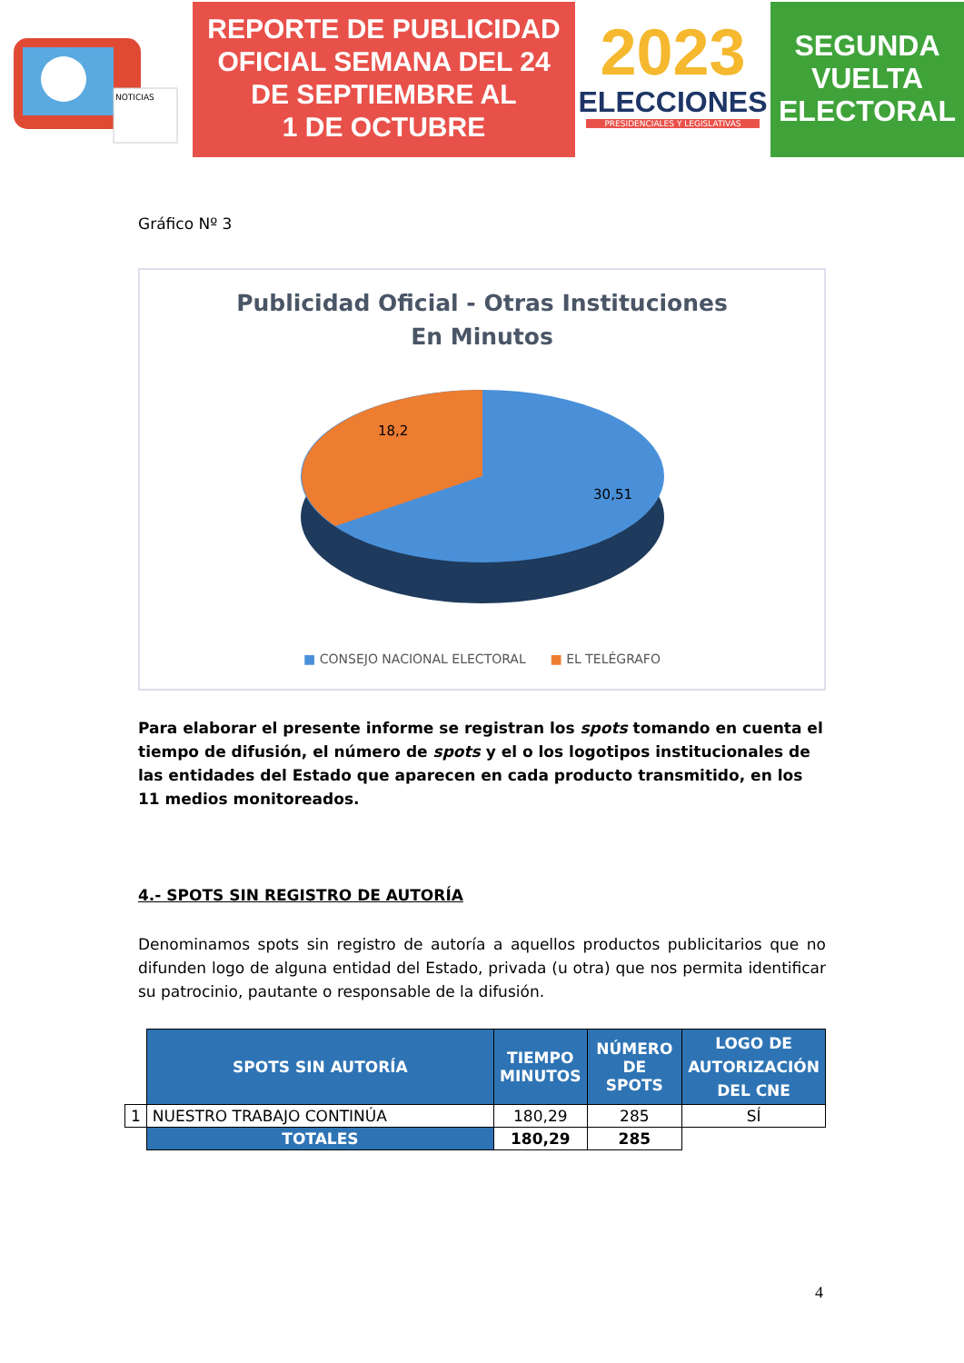NOTICIAS
REPORTE DE PUBLICIDAD
OFICIAL SEMANA DEL 24
DE SEPTIEMBRE AL
1 DE OCTUBRE
2023
ELECCIONES
PRESIDENCIALES Y LEGISLATIVAS
SEGUNDA
VUELTA
ELECTORAL
Gráfico Nº 3
Publicidad Oficial - Otras Instituciones
En Minutos
18,2
30,51
■ CONSEJO NACIONAL ELECTORAL ■ EL TELÉGRAFO
Para elaborar el presente informe se registran los spots tomando en cuenta el tiempo de difusión, el número de spots y el o los logotipos institucionales de las entidades del Estado que aparecen en cada producto transmitido, en los 11 medios monitoreados.
4.- SPOTS SIN REGISTRO DE AUTORÍA
Denominamos spots sin registro de autoría a aquellos productos publicitarios que no difunden logo de alguna entidad del Estado, privada (u otra) que nos permita identificar su patrocinio, pautante o responsable de la difusión.
| | SPOTS SIN AUTORÍA | TIEMPO MINUTOS | NÚMERO DE SPOTS | LOGO DE AUTORIZACIÓN DEL CNE |
| 1 | NUESTRO TRABAJO CONTINÚA | 180,29 | 285 | SÍ |
| | TOTALES | 180,29 | 285 | |
4